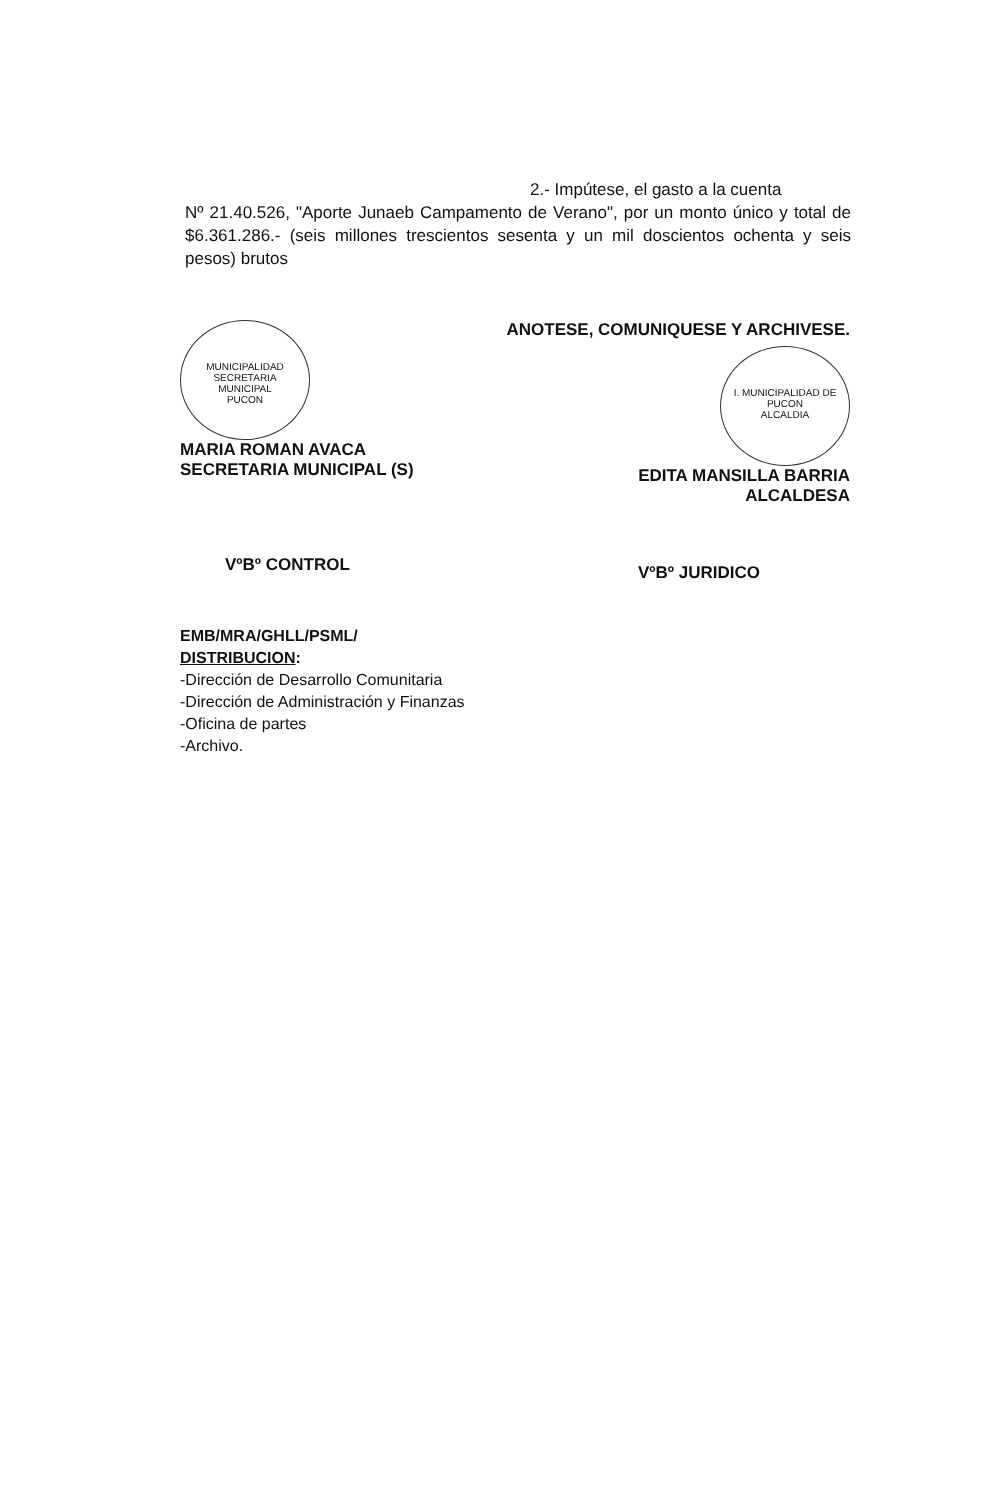2.- Impútese, el gasto a la cuenta
Nº 21.40.526, "Aporte Junaeb Campamento de Verano", por un monto único y total de $6.361.286.- (seis millones trescientos sesenta y un mil doscientos ochenta y seis pesos) brutos
MUNICIPALIDAD
SECRETARIA
MUNICIPAL
PUCON
MARIA ROMAN AVACA
SECRETARIA MUNICIPAL (S)
ANOTESE, COMUNIQUESE Y ARCHIVESE.
I. MUNICIPALIDAD DE PUCON
ALCALDIA
EDITA MANSILLA BARRIA
ALCALDESA
VºBº CONTROL VºBº JURIDICO
EMB/MRA/GHLL/PSML/
DISTRIBUCION:
-Dirección de Desarrollo Comunitaria
-Dirección de Administración y Finanzas
-Oficina de partes
-Archivo.